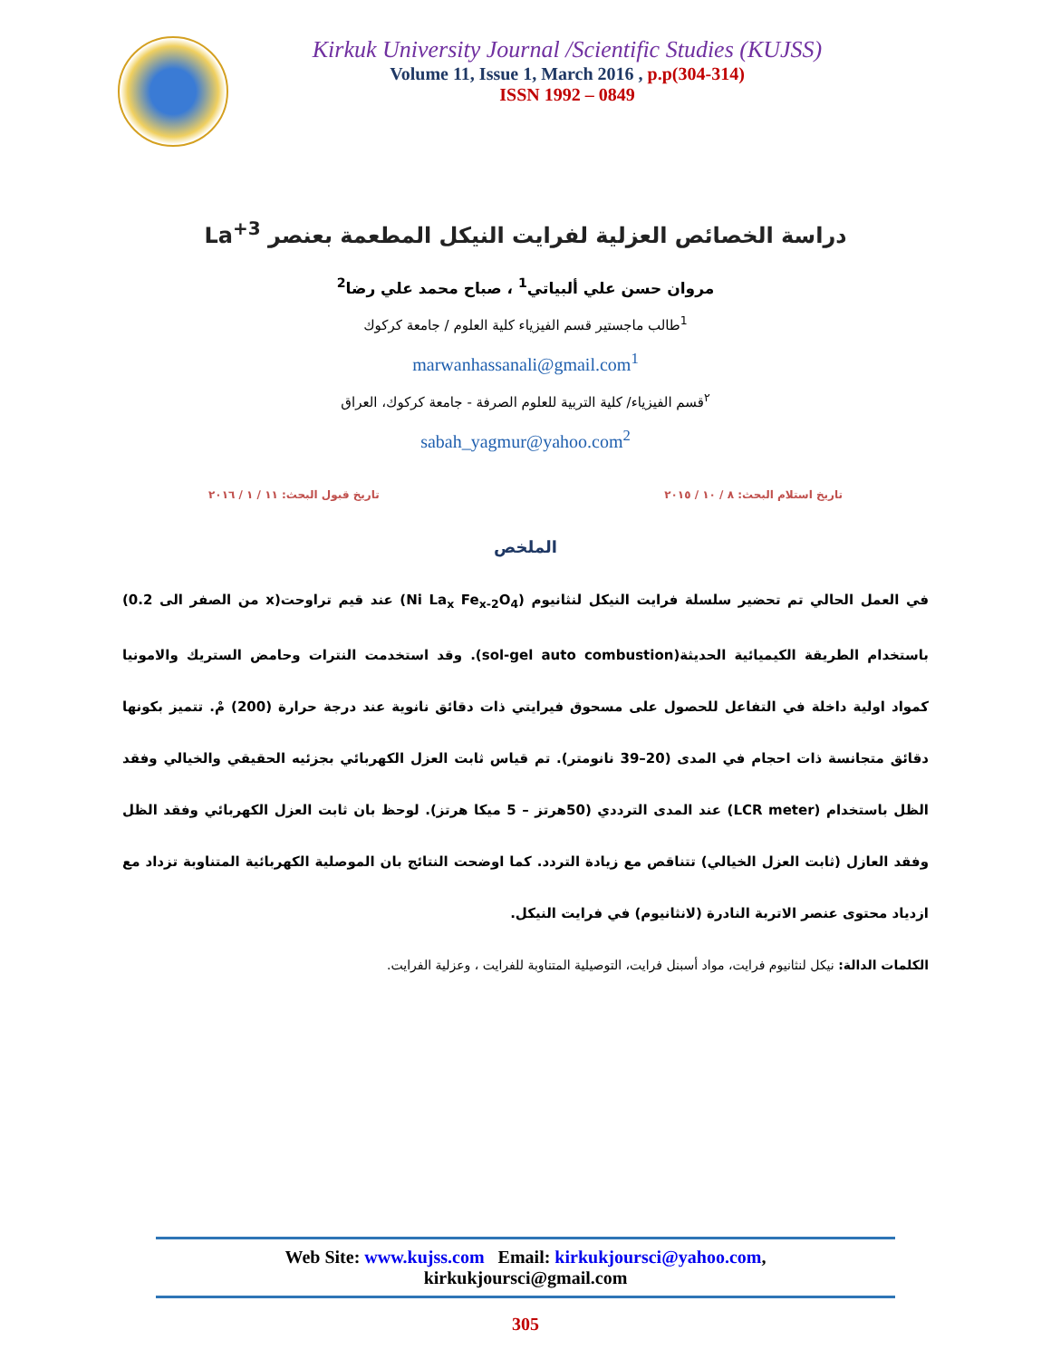Kirkuk University Journal /Scientific Studies (KUJSS)
Volume 11, Issue 1, March 2016 , p.p(304-314)
ISSN 1992 – 0849
دراسة الخصائص العزلية لفرايت النيكل المطعمة بعنصر La<sup>+3</sup>
مروان حسن علي ألبياتي<sup>1</sup> ، صباح محمد علي رضا<sup>2</sup>
<sup>1</sup> طالب ماجستير قسم الفيزياء كلية العلوم / جامعة كركوك
marwanhassanali@gmail.com<sup>1</sup>
<sup>٢</sup> قسم الفيزياء/ كلية التربية للعلوم الصرفة - جامعة كركوك، العراق
sabah_yagmur@yahoo.com<sup>2</sup>
تاريخ استلام البحث: ٨ / ١٠ / ٢٠١٥ تاريخ قبول البحث: ١١ / ١ / ٢٠١٦
الملخص
في العمل الحالي تم تحضير سلسلة فرايت النيكل لنثانيوم (Ni La<sub>x</sub> Fe<sub>x-2</sub>O<sub>4</sub>) عند قيم تراوحت(x من الصفر الى 0.2) باستخدام الطريقة الكيميائية الحديثة(sol-gel auto combustion). وقد استخدمت النترات وحامض الستريك والامونيا كمواد اولية داخلة في التفاعل للحصول على مسحوق فيرايتي ذات دقائق نانوية عند درجة حرارة (200) مْ. تتميز بكونها دقائق متجانسة ذات احجام في المدى (20–39 نانومتر). تم قياس ثابت العزل الكهربائي بجزئيه الحقيقي والخيالي وفقد الظل باستخدام (LCR meter) عند المدى الترددي (50هرتز – 5 ميكا هرتز). لوحظ بان ثابت العزل الكهربائي وفقد الظل وفقد العازل (ثابت العزل الخيالي) تتناقص مع زيادة التردد. كما اوضحت النتائج بان الموصلية الكهربائية المتناوبة تزداد مع ازدياد محتوى عنصر الاتربة النادرة (لانثانيوم) في فرايت النيكل.
الكلمات الدالة: نيكل لنثانيوم فرايت، مواد أسبنل فرايت، التوصيلية المتناوبة للفرايت ، وعزلية الفرايت.
Web Site: www.kujss.com Email: kirkukjoursci@yahoo.com,
kirkukjoursci@gmail.com
305